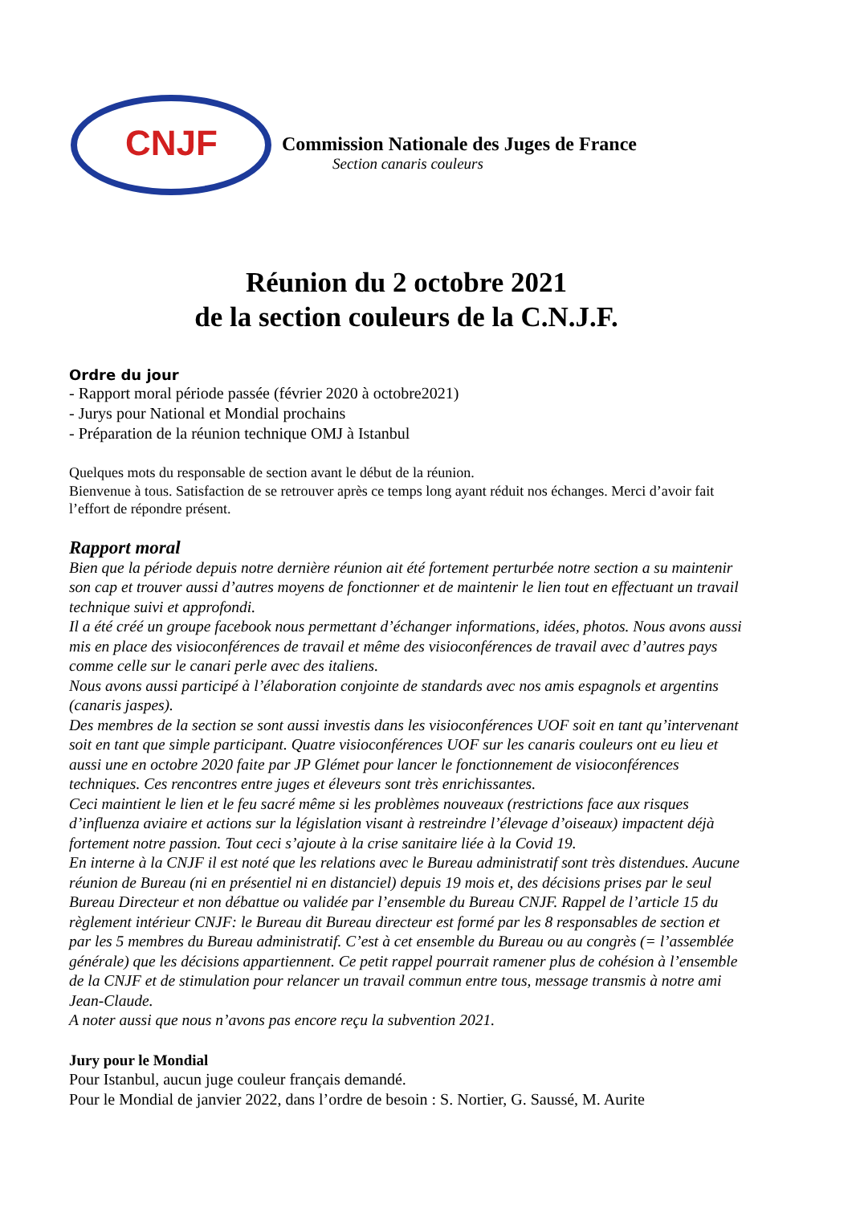CNJF
Commission Nationale des Juges de France
Section canaris couleurs
Réunion du 2 octobre 2021
de la section couleurs de la C.N.J.F.
Ordre du jour
- Rapport moral période passée (février 2020 à octobre2021)
- Jurys pour National et Mondial prochains
- Préparation de la réunion technique OMJ à Istanbul
Quelques mots du responsable de section avant le début de la réunion.
Bienvenue à tous. Satisfaction de se retrouver après ce temps long ayant réduit nos échanges. Merci d’avoir fait l’effort de répondre présent.
Rapport moral
Bien que la période depuis notre dernière réunion ait été fortement perturbée notre section a su maintenir son cap et trouver aussi d’autres moyens de fonctionner et de maintenir le lien tout en effectuant un travail technique suivi et approfondi.
Il a été créé un groupe facebook nous permettant d’échanger informations, idées, photos. Nous avons aussi mis en place des visioconférences de travail et même des visioconférences de travail avec d’autres pays comme celle sur le canari perle avec des italiens.
Nous avons aussi participé à l’élaboration conjointe de standards avec nos amis espagnols et argentins (canaris jaspes).
Des membres de la section se sont aussi investis dans les visioconférences UOF soit en tant qu’intervenant soit en tant que simple participant. Quatre visioconférences UOF sur les canaris couleurs ont eu lieu et aussi une en octobre 2020 faite par JP Glémet pour lancer le fonctionnement de visioconférences techniques. Ces rencontres entre juges et éleveurs sont très enrichissantes.
Ceci maintient le lien et le feu sacré même si les problèmes nouveaux (restrictions face aux risques d’influenza aviaire et actions sur la législation visant à restreindre l’élevage d’oiseaux) impactent déjà fortement notre passion. Tout ceci s’ajoute à la crise sanitaire liée à la Covid 19.
En interne à la CNJF il est noté que les relations avec le Bureau administratif sont très distendues. Aucune réunion de Bureau (ni en présentiel ni en distanciel) depuis 19 mois et, des décisions prises par le seul Bureau Directeur et non débattue ou validée par l’ensemble du Bureau CNJF. Rappel de l’article 15 du règlement intérieur CNJF: le Bureau dit Bureau directeur est formé par les 8 responsables de section et par les 5 membres du Bureau administratif. C’est à cet ensemble du Bureau ou au congrès (= l’assemblée générale) que les décisions appartiennent. Ce petit rappel pourrait ramener plus de cohésion à l’ensemble de la CNJF et de stimulation pour relancer un travail commun entre tous, message transmis à notre ami Jean-Claude.
A noter aussi que nous n’avons pas encore reçu la subvention 2021.
Jury pour le Mondial
Pour Istanbul, aucun juge couleur français demandé.
Pour le Mondial de janvier 2022, dans l’ordre de besoin : S. Nortier, G. Saussé, M. Aurite